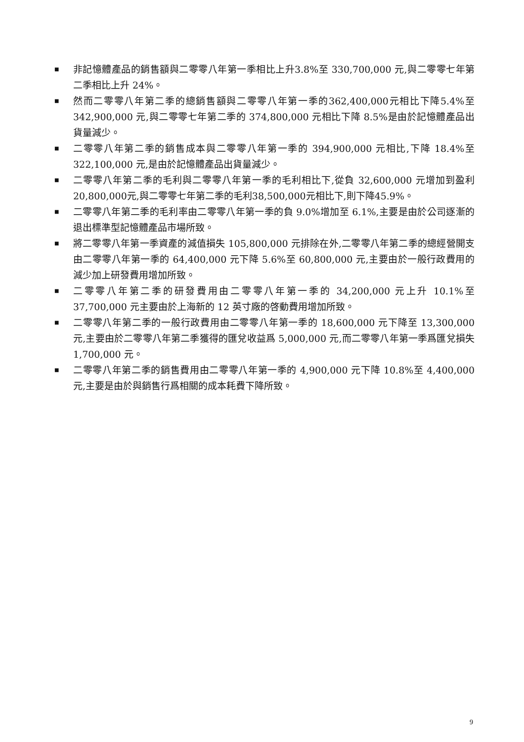■ 非記憶體產品的銷售額與二零零八年第一季相比上升3.8%至 330,700,000 元,與二零零七年第二季相比上升 24%。
■ 然而二零零八年第二季的總銷售額與二零零八年第一季的362,400,000元相比下降5.4%至 342,900,000 元,與二零零七年第二季的 374,800,000 元相比下降 8.5%是由於記憶體產品出貨量減少。
■ 二零零八年第二季的銷售成本與二零零八年第一季的 394,900,000 元相比,下降 18.4%至 322,100,000 元,是由於記憶體產品出貨量減少。
■ 二零零八年第二季的毛利與二零零八年第一季的毛利相比下,從負 32,600,000 元增加到盈利20,800,000元,與二零零七年第二季的毛利38,500,000元相比下,則下降45.9%。
■ 二零零八年第二季的毛利率由二零零八年第一季的負 9.0%增加至 6.1%,主要是由於公司逐漸的退出標準型記憶體產品市場所致。
■ 將二零零八年第一季資產的減值損失 105,800,000 元排除在外,二零零八年第二季的總經營開支由二零零八年第一季的 64,400,000 元下降 5.6%至 60,800,000 元,主要由於一般行政費用的減少加上研發費用增加所致。
■ 二零零八年第二季的研發費用由二零零八年第一季的 34,200,000 元上升 10.1%至 37,700,000 元主要由於上海新的 12 英寸廠的啓動費用增加所致。
■ 二零零八年第二季的一般行政費用由二零零八年第一季的 18,600,000 元下降至 13,300,000 元,主要由於二零零八年第二季獲得的匯兌收益爲 5,000,000 元,而二零零八年第一季爲匯兌損失 1,700,000 元。
■ 二零零八年第二季的銷售費用由二零零八年第一季的 4,900,000 元下降 10.8%至 4,400,000 元,主要是由於與銷售行爲相關的成本耗費下降所致。
9